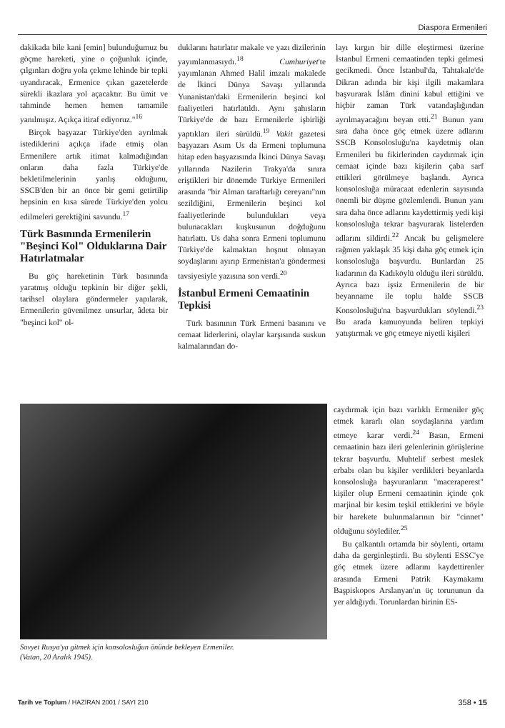Diaspora Ermenileri
dakikada bile kani [emin] bulunduğumuz bu göçme hareketi, yine o çoğunluk içinde, çılgınları doğru yola çekme lehinde bir tepki uyandıracak, Ermenice çıkan gazetelerde sürekli ikazlara yol açacaktır. Bu ümit ve tahminde hemen hemen tamamile yanılmışız. Açıkça itiraf ediyoruz."<sup>16</sup>
Birçok başyazar Türkiye'den ayrılmak istediklerini açıkça ifade etmiş olan Ermenilere artık itimat kalmadığından onların daha fazla Türkiye'de bekletilmelerinin yanlış olduğunu, SSCB'den bir an önce bir gemi getirtilip hepsinin en kısa sürede Türkiye'den yolcu edilmeleri gerektiğini savundu.<sup>17</sup>
Türk Basınında Ermenilerin "Beşinci Kol" Olduklarına Dair Hatırlatmalar
Bu göç hareketinin Türk basınında yaratmış olduğu tepkinin bir diğer şekli, tarihsel olaylara göndermeler yapılarak, Ermenilerin güvenilmez unsurlar, âdeta bir "beşinci kol" ol-
duklarını hatırlatır makale ve yazı dizilerinin yayımlanmasıydı.<sup>18</sup> Cumhuriyet'te yayımlanan Ahmed Halil imzalı makalede de İkinci Dünya Savaşı yıllarında Yunanistan'daki Ermenilerin beşinci kol faaliyetleri hatırlatıldı. Aynı şahısların Türkiye'de de bazı Ermenilerle işbirliği yaptıkları ileri sürüldü.<sup>19</sup> Vakit gazetesi başyazarı Asım Us da Ermeni toplumuna hitap eden başyazısında İkinci Dünya Savaşı yıllarında Nazilerin Trakya'da sınıra eriştikleri bir dönemde Türkiye Ermenileri arasında "bir Alman taraftarlığı cereyanı"nın sezildiğini, Ermenilerin beşinci kol faaliyetlerinde bulundukları veya bulunacakları kuşkusunun doğduğunu hatırlattı. Us daha sonra Ermeni toplumunu Türkiye'de kalmaktan hoşnut olmayan soydaşlarını ayırıp Ermenistan'a göndermesi tavsiyesiyle yazısına son verdi.<sup>20</sup>
İstanbul Ermeni Cemaatinin Tepkisi
Türk basınının Türk Ermeni basınını ve cemaat liderlerini, olaylar karşısında suskun kalmalarından do-
layı kırgın bir dille eleştirmesi üzerine İstanbul Ermeni cemaatinden tepki gelmesi gecikmedi. Önce İstanbul'da, Tahtakale'de Dikran adında bir kişi ilgili makamlara başvurarak İslâm dinini kabul ettiğini ve hiçbir zaman Türk vatandaşlığından ayrılmayacağını beyan etti.<sup>21</sup> Bunun yanı sıra daha önce göç etmek üzere adlarını SSCB Konsolosluğu'na kaydetmiş olan Ermenileri bu fikirlerinden caydırmak için cemaat içinde bazı kişilerin çaba sarf ettikleri görülmeye başlandı. Ayrıca konsolosluğa müracaat edenlerin sayısında önemli bir düşme gözlemlendi. Bunun yanı sıra daha önce adlarını kaydettirmiş yedi kişi konsolosluğa tekrar başvurarak listelerden adlarını sildirdi.<sup>22</sup> Ancak bu gelişmelere rağmen yaklaşık 35 kişi daha göç etmek için konsolosluğa başvurdu. Bunlardan 25 kadarının da Kadıköylü olduğu ileri sürüldü. Ayrıca bazı işsiz Ermenilerin de bir beyanname ile toplu halde SSCB Konsolosluğu'na başvurdukları söylendi.<sup>23</sup> Bu arada kamuoyunda beliren tepkiyi yatıştırmak ve göç etmeye niyetli kişileri
Sovyet Rusya'ya gitmek için konsolosluğun önünde bekleyen Ermeniler.
(Vatan, 20 Aralık 1945).
caydırmak için bazı varlıklı Ermeniler göç etmek kararlı olan soydaşlarına yardım etmeye karar verdi.<sup>24</sup> Basın, Ermeni cemaatinin bazı ileri gelenlerinin görüşlerine tekrar başvurdu. Muhtelif serbest meslek erbabı olan bu kişiler verdikleri beyanlarda konsolosluğa başvuranların "maceraperest" kişiler olup Ermeni cemaatinin içinde çok marjinal bir kesim teşkil ettiklerini ve böyle bir harekete bulunmalarının bir "cinnet" olduğunu söylediler.<sup>25</sup>
Bu çalkantılı ortamda bir söylenti, ortamı daha da gerginleştirdi. Bu söylenti ESSC'ye göç etmek üzere adlarını kaydettirenler arasında Ermeni Patrik Kaymakamı Başpiskopos Arslanyan'ın üç torununun da yer aldığıydı. Torunlardan birinin ES-
Tarih ve Toplum / HAZİRAN 2001 / SAYI 210 358 • 15